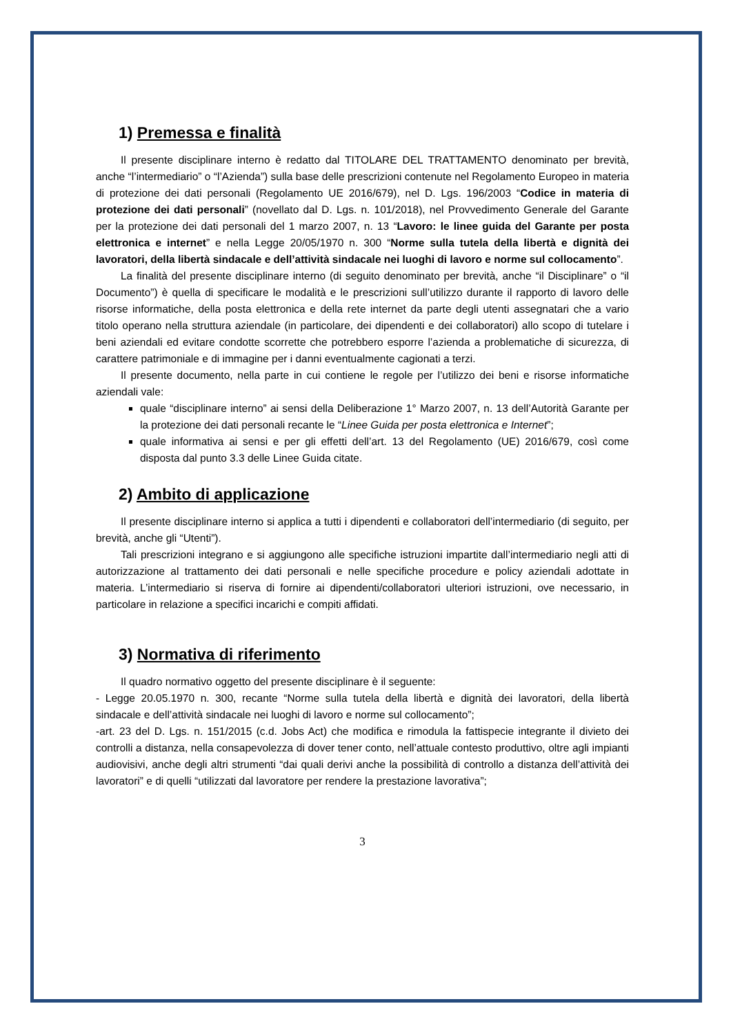1) Premessa e finalità
Il presente disciplinare interno è redatto dal TITOLARE DEL TRATTAMENTO denominato per brevità, anche “l’intermediario” o “l’Azienda”) sulla base delle prescrizioni contenute nel Regolamento Europeo in materia di protezione dei dati personali (Regolamento UE 2016/679), nel D. Lgs. 196/2003 “Codice in materia di protezione dei dati personali” (novellato dal D. Lgs. n. 101/2018), nel Provvedimento Generale del Garante per la protezione dei dati personali del 1 marzo 2007, n. 13 “Lavoro: le linee guida del Garante per posta elettronica e internet” e nella Legge 20/05/1970 n. 300 “Norme sulla tutela della libertà e dignità dei lavoratori, della libertà sindacale e dell’attività sindacale nei luoghi di lavoro e norme sul collocamento”.
La finalità del presente disciplinare interno (di seguito denominato per brevità, anche “il Disciplinare” o “il Documento”) è quella di specificare le modalità e le prescrizioni sull’utilizzo durante il rapporto di lavoro delle risorse informatiche, della posta elettronica e della rete internet da parte degli utenti assegnatari che a vario titolo operano nella struttura aziendale (in particolare, dei dipendenti e dei collaboratori) allo scopo di tutelare i beni aziendali ed evitare condotte scorrette che potrebbero esporre l’azienda a problematiche di sicurezza, di carattere patrimoniale e di immagine per i danni eventualmente cagionati a terzi.
Il presente documento, nella parte in cui contiene le regole per l’utilizzo dei beni e risorse informatiche aziendali vale:
quale “disciplinare interno” ai sensi della Deliberazione 1° Marzo 2007, n. 13 dell’Autorità Garante per la protezione dei dati personali recante le “Linee Guida per posta elettronica e Internet”;
quale informativa ai sensi e per gli effetti dell’art. 13 del Regolamento (UE) 2016/679, così come disposta dal punto 3.3 delle Linee Guida citate.
2) Ambito di applicazione
Il presente disciplinare interno si applica a tutti i dipendenti e collaboratori dell’intermediario (di seguito, per brevità, anche gli “Utenti”).
Tali prescrizioni integrano e si aggiungono alle specifiche istruzioni impartite dall’intermediario negli atti di autorizzazione al trattamento dei dati personali e nelle specifiche procedure e policy aziendali adottate in materia. L’intermediario si riserva di fornire ai dipendenti/collaboratori ulteriori istruzioni, ove necessario, in particolare in relazione a specifici incarichi e compiti affidati.
3) Normativa di riferimento
Il quadro normativo oggetto del presente disciplinare è il seguente:
- Legge 20.05.1970 n. 300, recante “Norme sulla tutela della libertà e dignità dei lavoratori, della libertà sindacale e dell’attività sindacale nei luoghi di lavoro e norme sul collocamento”;
-art. 23 del D. Lgs. n. 151/2015 (c.d. Jobs Act) che modifica e rimodula la fattispecie integrante il divieto dei controlli a distanza, nella consapevolezza di dover tener conto, nell’attuale contesto produttivo, oltre agli impianti audiovisivi, anche degli altri strumenti “dai quali derivi anche la possibilità di controllo a distanza dell’attività dei lavoratori” e di quelli “utilizzati dal lavoratore per rendere la prestazione lavorativa”;
3